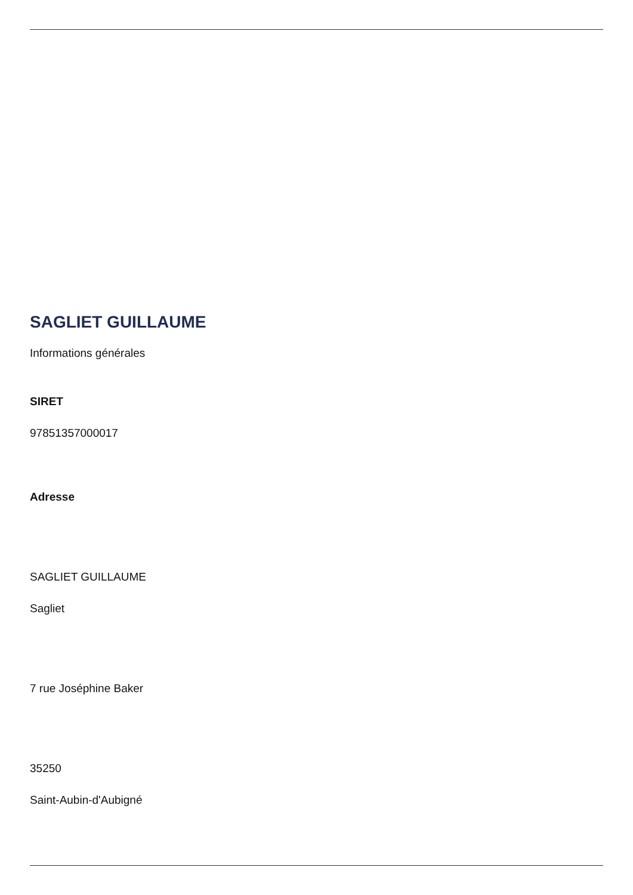SAGLIET GUILLAUME
Informations générales
SIRET
97851357000017
Adresse
SAGLIET GUILLAUME
Sagliet
7 rue Joséphine Baker
35250
Saint-Aubin-d'Aubigné